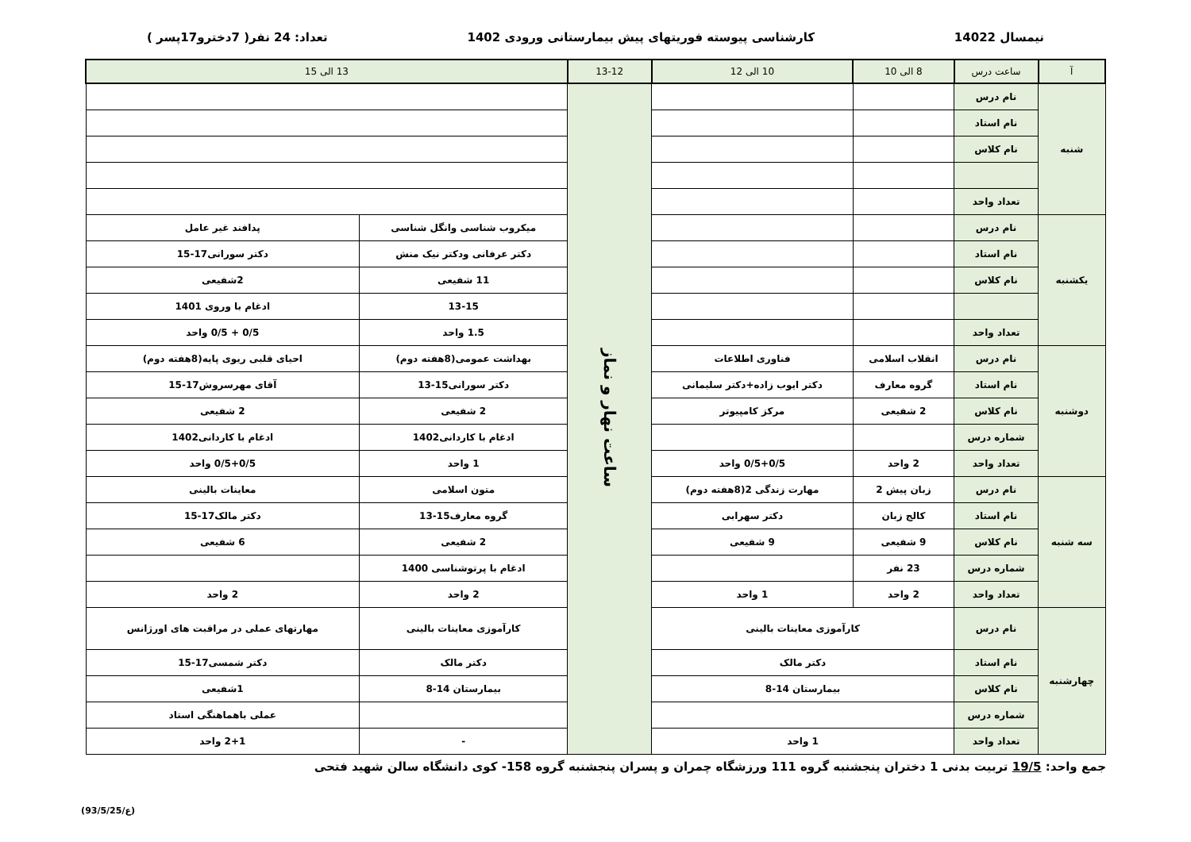نیمسال 14022 کارشناسی پیوسته فوریتهای پیش بیمارستانی ورودی 1402 تعداد: 24 نفر( 7دخترو17پسر )
| آ | ساعت درس | 8 الی 10 | 10 الی 12 | 13-12 | 13 الی 15 | |
| --- | --- | --- | --- | --- | --- | --- |
| شنبه | نام درس | | | ساعت نهار و نماز | | |
| | نام استاد | | | | | |
| | نام کلاس | | | | | |
| | تعداد واحد | | | | | |
| یکشنبه | نام درس | | | | میکروب شناسی وانگل شناسی | پدافند غیر عامل |
| | نام استاد | | | | دکتر عرفانی ودکتر نیک منش | دکتر سورانی17-15 |
| | نام کلاس | | | | 11 شفیعی | 2شفیعی |
| | | | | | 13-15 | ادغام با وروی 1401 |
| | تعداد واحد | | | | 1.5 واحد | 0/5 + 0/5 واحد |
| دوشنبه | نام درس | انقلاب اسلامی | فناوری اطلاعات | | بهداشت عمومی(8هفته دوم) | احیای قلبی ریوی پایه(8هفته دوم) |
| | نام استاد | گروه معارف | دکتر ایوب زاده+دکتر سلیمانی | | دکتر سورانی15-13 | آقای مهرسروش17-15 |
| | نام کلاس | 2 شفیعی | مرکز کامپیوتر | | 2 شفیعی | 2 شفیعی |
| | شماره درس | | | | ادغام با کاردانی1402 | ادغام با کاردانی1402 |
| | تعداد واحد | 2 واحد | 0/5+0/5 واحد | | 1 واحد | 0/5+0/5 واحد |
| سه شنبه | نام درس | زبان پیش 2 | مهارت زندگی 2(8هفته دوم) | | متون اسلامی | معاینات بالینی |
| | نام استاد | کالج زبان | دکتر سهرابی | | گروه معارف15-13 | دکتر مالک17-15 |
| | نام کلاس | 9 شفیعی | 9 شفیعی | | 2 شفیعی | 6 شفیعی |
| | شماره درس | 23 نفر | | | ادغام با پرتوشناسی 1400 | |
| | تعداد واحد | 2 واحد | 1 واحد | | 2 واحد | 2 واحد |
| چهارشنبه | نام درس | کارآموزی معاینات بالینی | | | کارآموزی معاینات بالینی | مهارتهای عملی در مراقبت های اورژانس |
| | نام استاد | دکتر مالک | | | دکتر مالک | دکتر شمسی17-15 |
| | نام کلاس | بیمارستان 14-8 | | | بیمارستان 14-8 | 1شفیعی |
| | شماره درس | | | | | عملی باهماهنگی استاد |
| | تعداد واحد | 1 واحد | | | - | 2+1 واحد |
جمع واحد: 19/5 تربیت بدنی 1 دختران پنجشنبه گروه 111 ورزشگاه چمران و پسران پنجشنبه گروه 158- کوی دانشگاه سالن شهید فتحی
(ع/93/5/25)